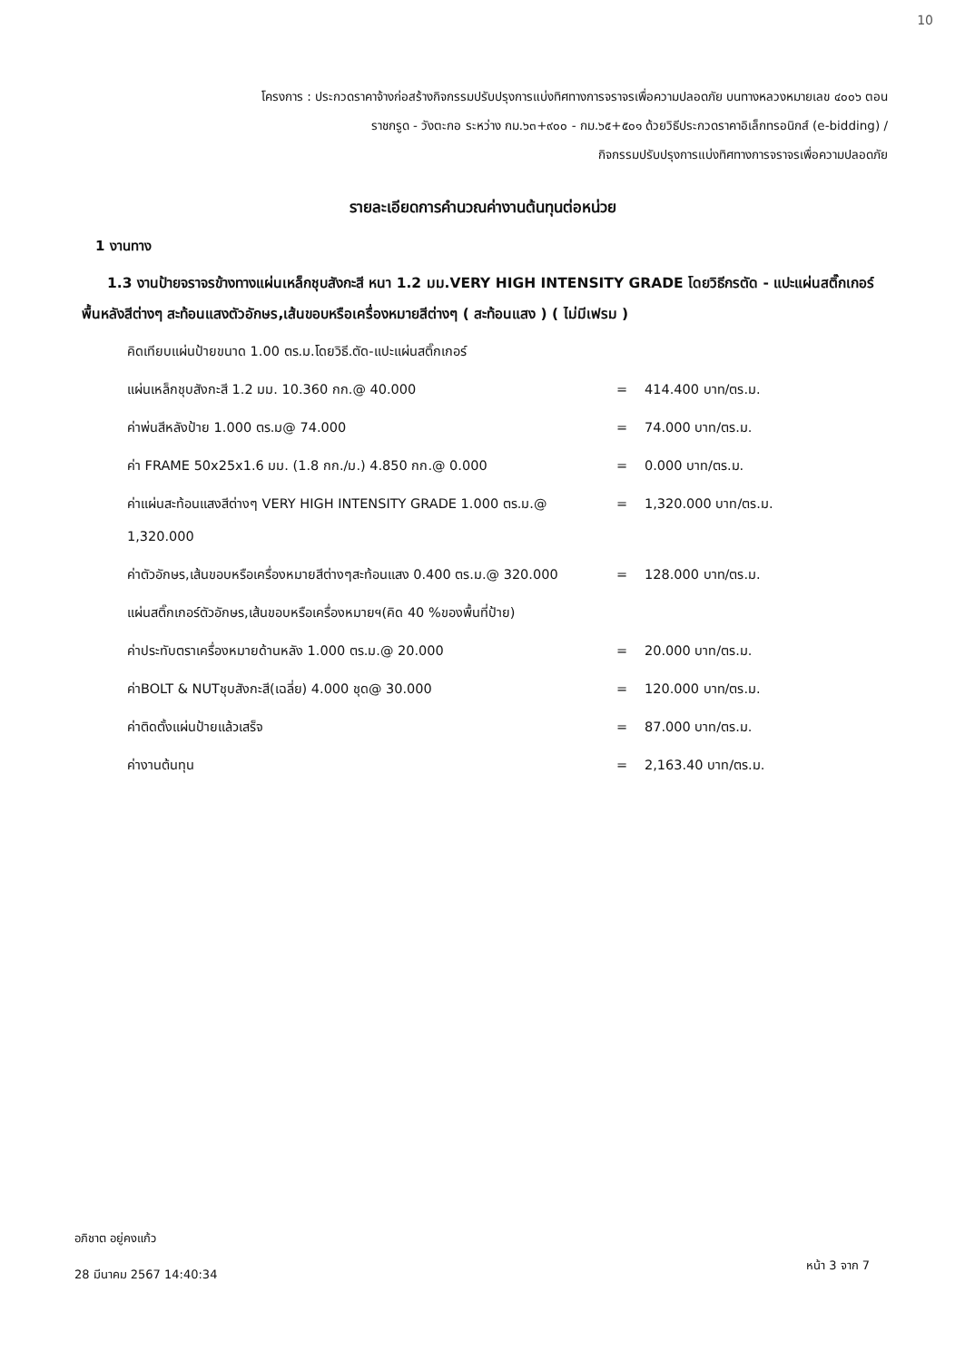10
โครงการ : ประกวดราคาจ้างก่อสร้างกิจกรรมปรับปรุงการแบ่งทิศทางการจราจรเพื่อความปลอดภัย บนทางหลวงหมายเลข ๔๐๐๖ ตอน
ราชกรูด - วังตะกอ ระหว่าง กม.๖๓+๙๐๐ - กม.๖๕+๕๐๑ ด้วยวิธีประกวดราคาอิเล็กทรอนิกส์ (e-bidding) /
กิจกรรมปรับปรุงการแบ่งทิศทางการจราจรเพื่อความปลอดภัย
รายละเอียดการคำนวณค่างานต้นทุนต่อหน่วย
1 งานทาง
1.3 งานป้ายจราจรข้างทางแผ่นเหล็กชุบสังกะสี หนา 1.2 มม.VERY HIGH INTENSITY GRADE โดยวิธีกรตัด - แปะแผ่นสติ๊กเกอร์พื้นหลังสีต่างๆ สะท้อนแสงตัวอักษร,เส้นขอบหรือเครื่องหมายสีต่างๆ ( สะท้อนแสง ) ( ไม่มีเฟรม )
| คิดเทียบแผ่นป้ายขนาด 1.00 ตร.ม.โดยวิธี.ตัด-แปะแผ่นสติ๊กเกอร์ | | |
| แผ่นเหล็กชุบสังกะสี 1.2 มม. 10.360 กก.@ 40.000 | = | 414.400 บาท/ตร.ม. |
| ค่าพ่นสีหลังป้าย 1.000 ตร.ม@ 74.000 | = | 74.000 บาท/ตร.ม. |
| ค่า FRAME 50x25x1.6 มม. (1.8 กก./ม.) 4.850 กก.@ 0.000 | = | 0.000 บาท/ตร.ม. |
| ค่าแผ่นสะท้อนแสงสีต่างๆ VERY HIGH INTENSITY GRADE 1.000 ตร.ม.@ 1,320.000 | = | 1,320.000 บาท/ตร.ม. |
| ค่าตัวอักษร,เส้นขอบหรือเครื่องหมายสีต่างๆสะท้อนแสง 0.400 ตร.ม.@ 320.000 | = | 128.000 บาท/ตร.ม. |
| แผ่นสติ๊กเกอร์ตัวอักษร,เส้นขอบหรือเครื่องหมายฯ(คิด 40 %ของพื้นที่ป้าย) | | |
| ค่าประทับตราเครื่องหมายด้านหลัง 1.000 ตร.ม.@ 20.000 | = | 20.000 บาท/ตร.ม. |
| ค่าBOLT & NUTชุบสังกะสี(เฉลี่ย) 4.000 ชุด@ 30.000 | = | 120.000 บาท/ตร.ม. |
| ค่าติดตั้งแผ่นป้ายแล้วเสร็จ | = | 87.000 บาท/ตร.ม. |
| ค่างานต้นทุน | = | 2,163.40 บาท/ตร.ม. |
อภิชาต อยู่คงแก้ว
28 มีนาคม 2567 14:40:34
หน้า 3 จาก 7